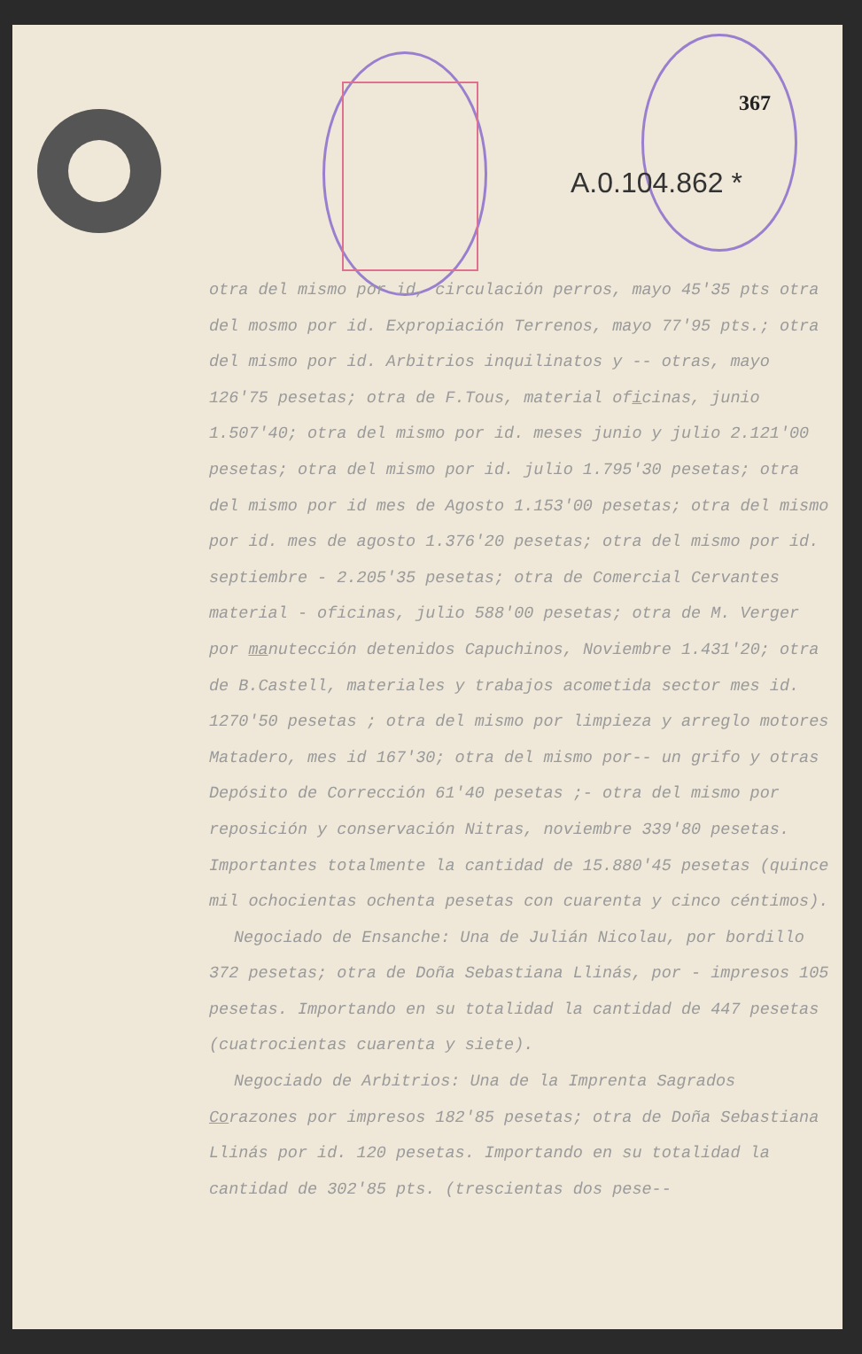367
A.0.104.862 *
otra del mismo por id, circulación perros, mayo 45'35 pts otra del mosmo por id. Expropiación Terrenos, mayo 77'95 pts.; otra del mismo por id. Arbitrios inquilinatos y -- otras, mayo 126'75 pesetas; otra de F.Tous, material oficinas, junio 1.507'40; otra del mismo por id. meses junio y julio 2.121'00 pesetas; otra del mismo por id. julio 1.795'30 pesetas; otra del mismo por id mes de Agosto 1.153'00 pesetas; otra del mismo por id. mes de agosto 1.376'20 pesetas; otra del mismo por id. septiembre - 2.205'35 pesetas; otra de Comercial Cervantes material - oficinas, julio 588'00 pesetas; otra de M. Verger por manutección detenidos Capuchinos, Noviembre 1.431'20; otra de B.Castell, materiales y trabajos acometida sector mes id. 1270'50 pesetas ; otra del mismo por limpieza y arreglo motores Matadero, mes id 167'30; otra del mismo por-- un grifo y otras Depósito de Corrección 61'40 pesetas ;- otra del mismo por reposición y conservación Nitras, noviembre 339'80 pesetas. Importantes totalmente la cantidad de 15.880'45 pesetas (quince mil ochocientas ochenta pesetas con cuarenta y cinco céntimos).
Negociado de Ensanche: Una de Julián Nicolau, por bordillo 372 pesetas; otra de Doña Sebastiana Llinás, por - impresos 105 pesetas. Importando en su totalidad la cantidad de 447 pesetas (cuatrocientas cuarenta y siete).
Negociado de Arbitrios: Una de la Imprenta Sagrados Corazones por impresos 182'85 pesetas; otra de Doña Sebastiana Llinás por id. 120 pesetas. Importando en su totalidad la cantidad de 302'85 pts. (trescientas dos pese--